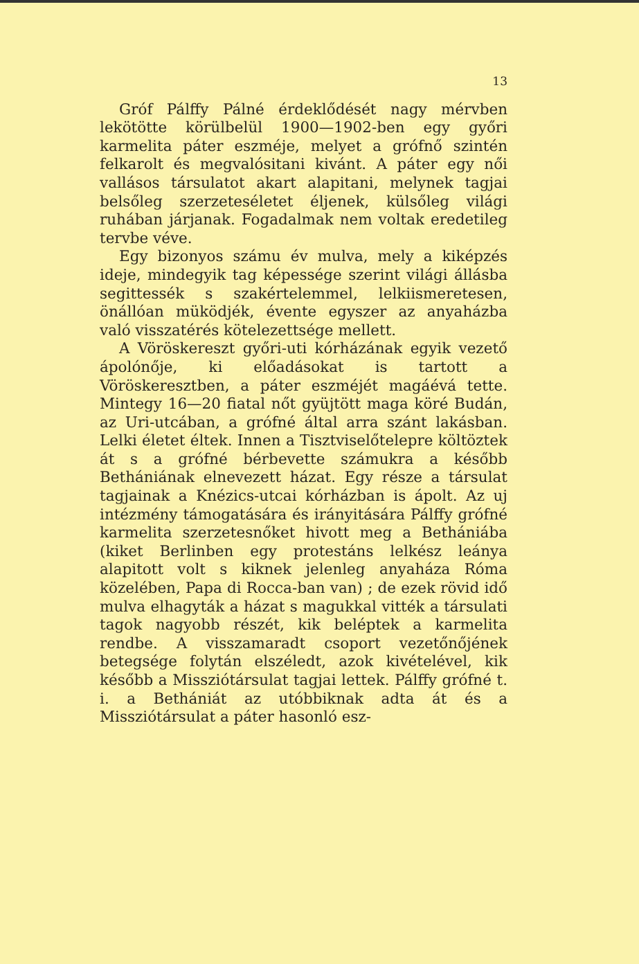13
Gróf Pálffy Pálné érdeklődését nagy mérvben lekötötte körülbelül 1900—1902-ben egy győri karmelita páter eszméje, melyet a grófnő szintén felkarolt és megvalósitani kivánt. A páter egy női vallásos társulatot akart alapitani, melynek tagjai belsőleg szerzeteséletet éljenek, külsőleg világi ruhában járjanak. Fogadalmak nem voltak eredetileg tervbe véve.
Egy bizonyos számu év mulva, mely a kiképzés ideje, mindegyik tag képessége szerint világi állásba segittessék s szakértelemmel, lelkiismeretesen, önállóan müködjék, évente egyszer az anyaházba való visszatérés kötelezettsége mellett.
A Vöröskereszt győri-uti kórházának egyik vezető ápolónője, ki előadásokat is tartott a Vöröskeresztben, a páter eszméjét magáévá tette. Mintegy 16—20 fiatal nőt gyüjtött maga köré Budán, az Uri-utcában, a grófné által arra szánt lakásban. Lelki életet éltek. Innen a Tisztviselőtelepre költöztek át s a grófné bérbevette számukra a később Bethániának elnevezett házat. Egy része a társulat tagjainak a Knézics-utcai kórházban is ápolt. Az uj intézmény támogatására és irányitására Pálffy grófné karmelita szerzetesnőket hivott meg a Bethániába (kiket Berlinben egy protestáns lelkész leánya alapitott volt s kiknek jelenleg anyaháza Róma közelében, Papa di Rocca-ban van) ; de ezek rövid idő mulva elhagyták a házat s magukkal vitték a társulati tagok nagyobb részét, kik beléptek a karmelita rendbe. A visszamaradt csoport vezetőnőjének betegsége folytán elszéledt, azok kivételével, kik később a Missziótársulat tagjai lettek. Pálffy grófné t. i. a Bethániát az utóbbiknak adta át és a Missziótársulat a páter hasonló esz-